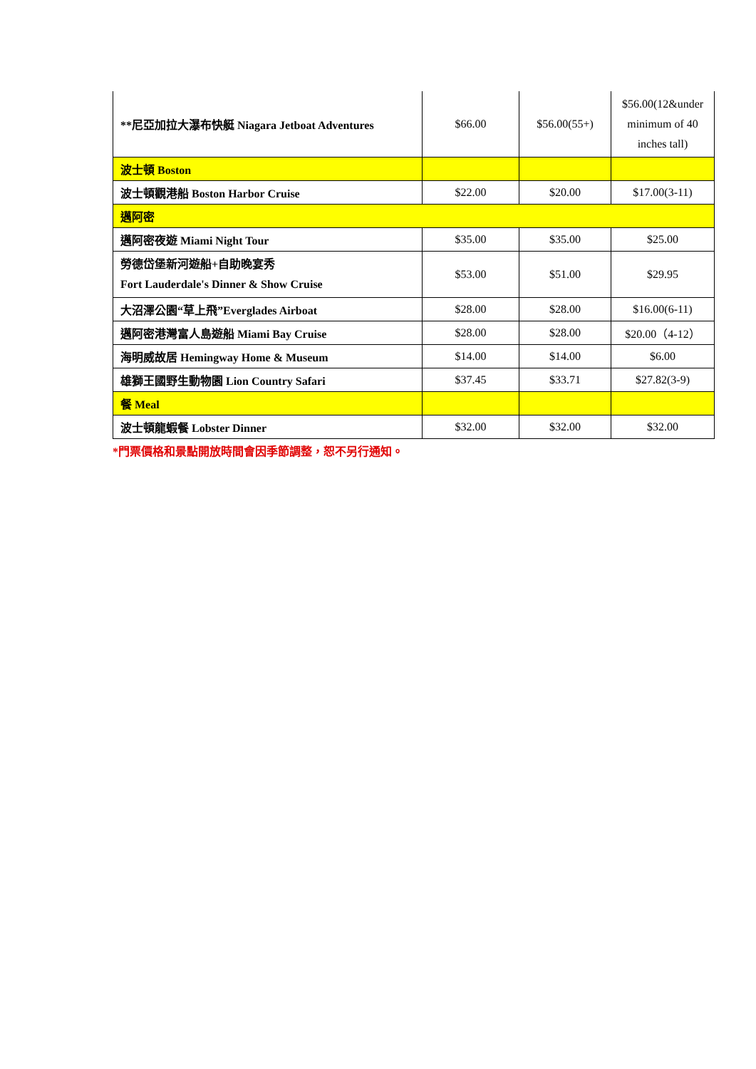| **尼亞加拉大瀑布快艇 Niagara Jetboat Adventures | $66.00 | $56.00(55+) | $56.00(12&under minimum of 40 inches tall) |
| 波士頓 Boston | | | |
| 波士頓觀港船 Boston Harbor Cruise | $22.00 | $20.00 | $17.00(3-11) |
| 邁阿密 | | | |
| 邁阿密夜遊 Miami Night Tour | $35.00 | $35.00 | $25.00 |
| 勞德岱堡新河遊船+自助晚宴秀 Fort Lauderdale's Dinner & Show Cruise | $53.00 | $51.00 | $29.95 |
| 大沼澤公園“草上飛”Everglades Airboat | $28.00 | $28.00 | $16.00(6-11) |
| 邁阿密港灣富人島遊船 Miami Bay Cruise | $28.00 | $28.00 | $20.00（4-12） |
| 海明威故居 Hemingway Home & Museum | $14.00 | $14.00 | $6.00 |
| 雄獅王國野生動物園 Lion Country Safari | $37.45 | $33.71 | $27.82(3-9) |
| 餐 Meal | | | |
| 波士頓龍蝦餐 Lobster Dinner | $32.00 | $32.00 | $32.00 |
*門票價格和景點開放時間會因季節調整，恕不另行通知。